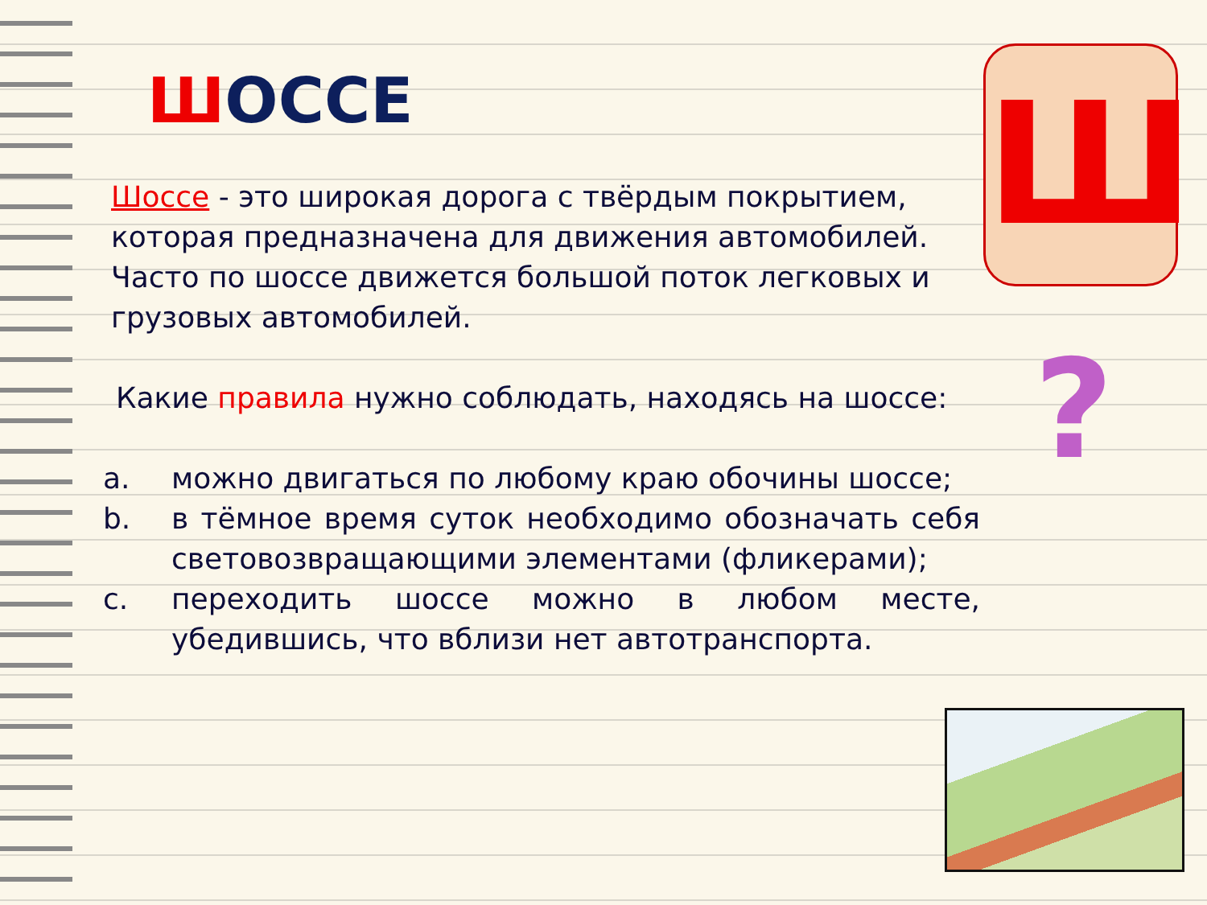ШОССЕ
Шоссе - это широкая дорога с твёрдым покрытием, которая предназначена для движения автомобилей. Часто по шоссе движется большой поток легковых и грузовых автомобилей.
Какие правила нужно соблюдать, находясь на шоссе:
a. можно двигаться по любому краю обочины шоссе;
b. в тёмное время суток необходимо обозначать себя световозвращающими элементами (фликерами);
c. переходить шоссе можно в любом месте, убедившись, что вблизи нет автотранспорта.
Ш
?